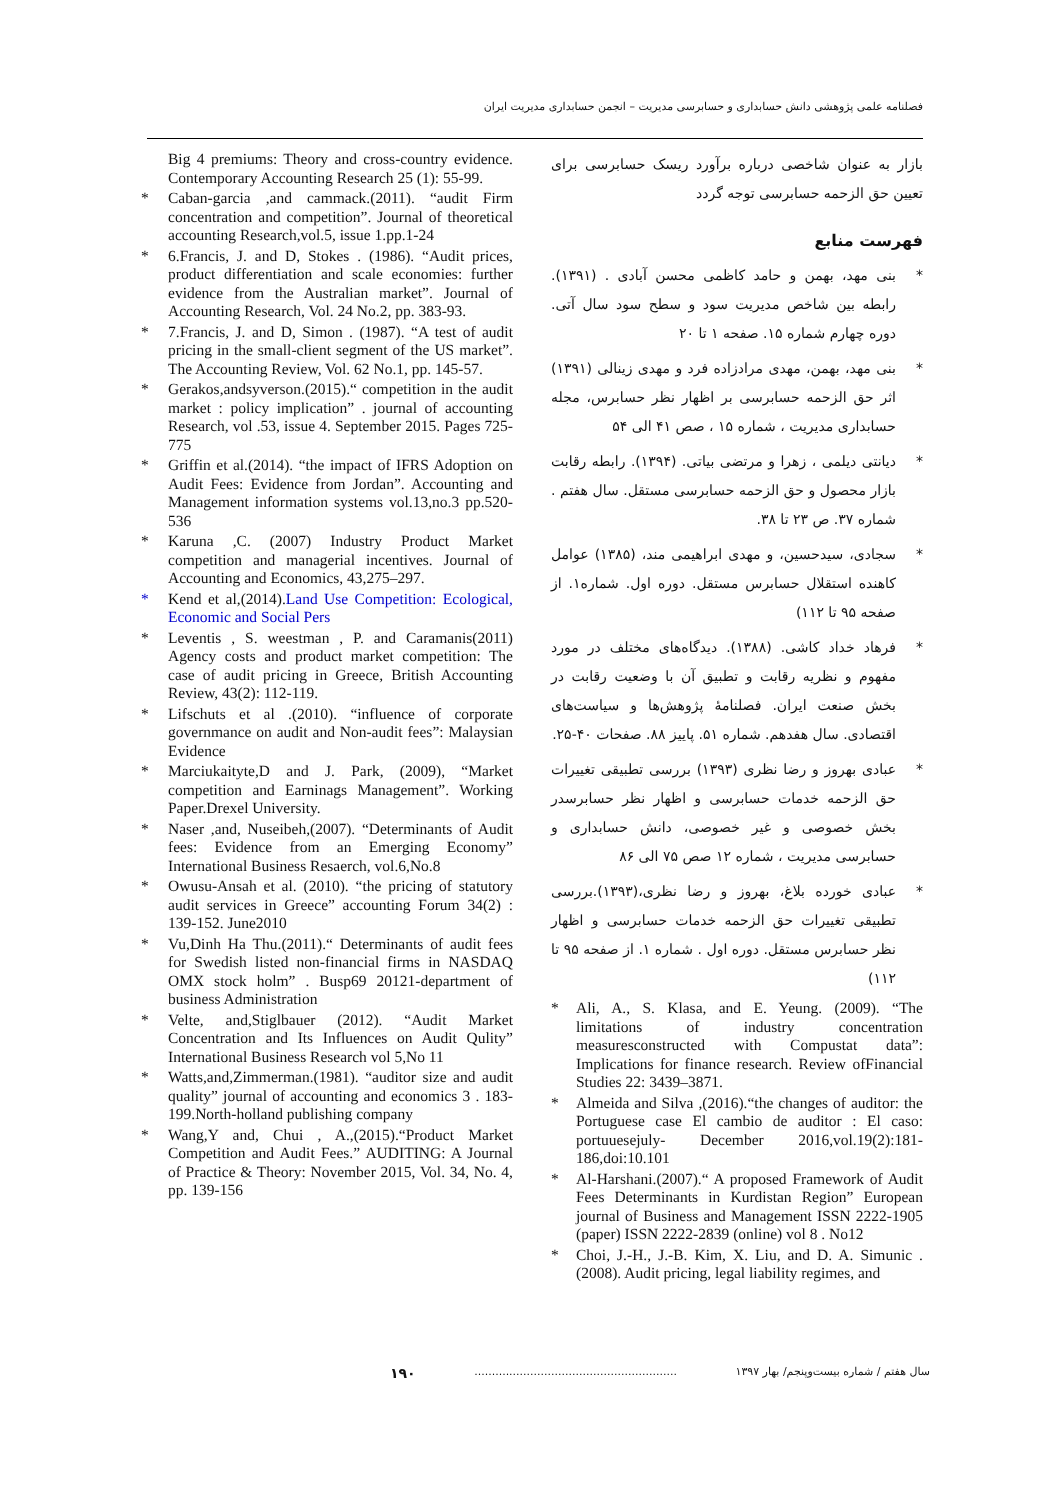فصلنامه علمی پژوهشی دانش حسابداری و حسابرسی مدیریت – انجمن حسابداری مدیریت ایران
بازار به عنوان شاخصی درباره برآورد ریسک حسابرسی برای تعیین حق الزحمه حسابرسی توجه گردد
فهرست منابع
* بنی مهد، بهمن و حامد کاظمی محسن آبادی . (۱۳۹۱). رابطه بین شاخص مدیریت سود و سطح سود سال آتی. دوره چهارم شماره ۱۵. صفحه ۱ تا ۲۰
* بنی مهد، بهمن، مهدی مرادزاده فرد و مهدی زینالی (۱۳۹۱) اثر حق الزحمه حسابرسی بر اظهار نظر حسابرس، مجله حسابداری مدیریت ، شماره ۱۵ ، صص ۴۱ الی ۵۴
* دیانتی دیلمی ، زهرا و مرتضی بیاتی. (۱۳۹۴). رابطه رقابت بازار محصول و حق الزحمه حسابرسی مستقل. سال هفتم . شماره ۳۷. ص ۲۳ تا ۳۸.
* سجادی، سیدحسین، و مهدی ابراهیمی مند، (۱۳۸۵) عوامل کاهنده استقلال حسابرس مستقل. دوره اول. شماره۱. از صفحه ۹۵ تا ۱۱۲)
* فرهاد خداد کاشی. (۱۳۸۸). دیدگاه‌های مختلف در مورد مفهوم و نظریه رقابت و تطبیق آن با وضعیت رقابت در بخش صنعت ایران. فصلنامۀ پژوهش‌ها و سیاست‌های اقتصادی. سال هفدهم. شماره ۵۱. پاییز ۸۸. صفحات ۴۰-۲۵.
* عبادی بهروز و رضا نظری (۱۳۹۳) بررسی تطبیقی تغییرات حق الزحمه خدمات حسابرسی و اظهار نظر حسابرسدر بخش خصوصی و غیر خصوصی، دانش حسابداری و حسابرسی مدیریت ، شماره ۱۲ صص ۷۵ الی ۸۶
* عبادی خورده بلاغ، بهروز و رضا نظری،(۱۳۹۳).بررسی تطبیقی تغییرات حق الزحمه خدمات حسابرسی و اظهار نظر حسابرس مستقل. دوره اول . شماره ۱. از صفحه ۹۵ تا ۱۱۲)
* Ali, A., S. Klasa, and E. Yeung. (2009). “The limitations of industry concentration measuresconstructed with Compustat data”: Implications for finance research. Review ofFinancial Studies 22: 3439–3871.
* Almeida and Silva ,(2016).“the changes of auditor: the Portuguese case El cambio de auditor : El caso: portuuesejuly- December 2016,vol.19(2):181-186,doi:10.101
* Al-Harshani.(2007).“ A proposed Framework of Audit Fees Determinants in Kurdistan Region” European journal of Business and Management ISSN 2222-1905 (paper) ISSN 2222-2839 (online) vol 8 . No12
* Choi, J.-H., J.-B. Kim, X. Liu, and D. A. Simunic .(2008). Audit pricing, legal liability regimes, and
Big 4 premiums: Theory and cross-country evidence. Contemporary Accounting Research 25 (1): 55-99.
* Caban-garcia ,and cammack.(2011). “audit Firm concentration and competition”. Journal of theoretical accounting Research,vol.5, issue 1.pp.1-24
* 6.Francis, J. and D, Stokes . (1986). “Audit prices, product differentiation and scale economies: further evidence from the Australian market”. Journal of Accounting Research, Vol. 24 No.2, pp. 383-93.
* 7.Francis, J. and D, Simon . (1987). “A test of audit pricing in the small-client segment of the US market”. The Accounting Review, Vol. 62 No.1, pp. 145-57.
* Gerakos,andsyverson.(2015).“ competition in the audit market : policy implication” . journal of accounting Research, vol .53, issue 4. September 2015. Pages 725-775
* Griffin et al.(2014). “the impact of IFRS Adoption on Audit Fees: Evidence from Jordan”. Accounting and Management information systems vol.13,no.3 pp.520-536
* Karuna ,C. (2007) Industry Product Market competition and managerial incentives. Journal of Accounting and Economics, 43,275–297.
* Kend et al,(2014).Land Use Competition: Ecological, Economic and Social Pers
* Leventis , S. weestman , P. and Caramanis(2011) Agency costs and product market competition: The case of audit pricing in Greece, British Accounting Review, 43(2): 112-119.
* Lifschuts et al .(2010). “influence of corporate governmance on audit and Non-audit fees”: Malaysian Evidence
* Marciukaityte,D and J. Park, (2009), “Market competition and Earninags Management”. Working Paper.Drexel University.
* Naser ,and, Nuseibeh,(2007). “Determinants of Audit fees: Evidence from an Emerging Economy” International Business Resaerch, vol.6,No.8
* Owusu-Ansah et al. (2010). “the pricing of statutory audit services in Greece” accounting Forum 34(2) : 139-152. June2010
* Vu,Dinh Ha Thu.(2011).“ Determinants of audit fees for Swedish listed non-financial firms in NASDAQ OMX stock holm” . Busp69 20121-department of business Administration
* Velte, and,Stiglbauer (2012). “Audit Market Concentration and Its Influences on Audit Qulity” International Business Research vol 5,No 11
* Watts,and,Zimmerman.(1981). “auditor size and audit quality” journal of accounting and economics 3 . 183-199.North-holland publishing company
* Wang,Y and, Chui , A.,(2015).“Product Market Competition and Audit Fees.” AUDITING: A Journal of Practice & Theory: November 2015, Vol. 34, No. 4, pp. 139-156
۱۹۰ .......................................................... سال هفتم / شماره بیست‌وپنجم/ بهار ۱۳۹۷